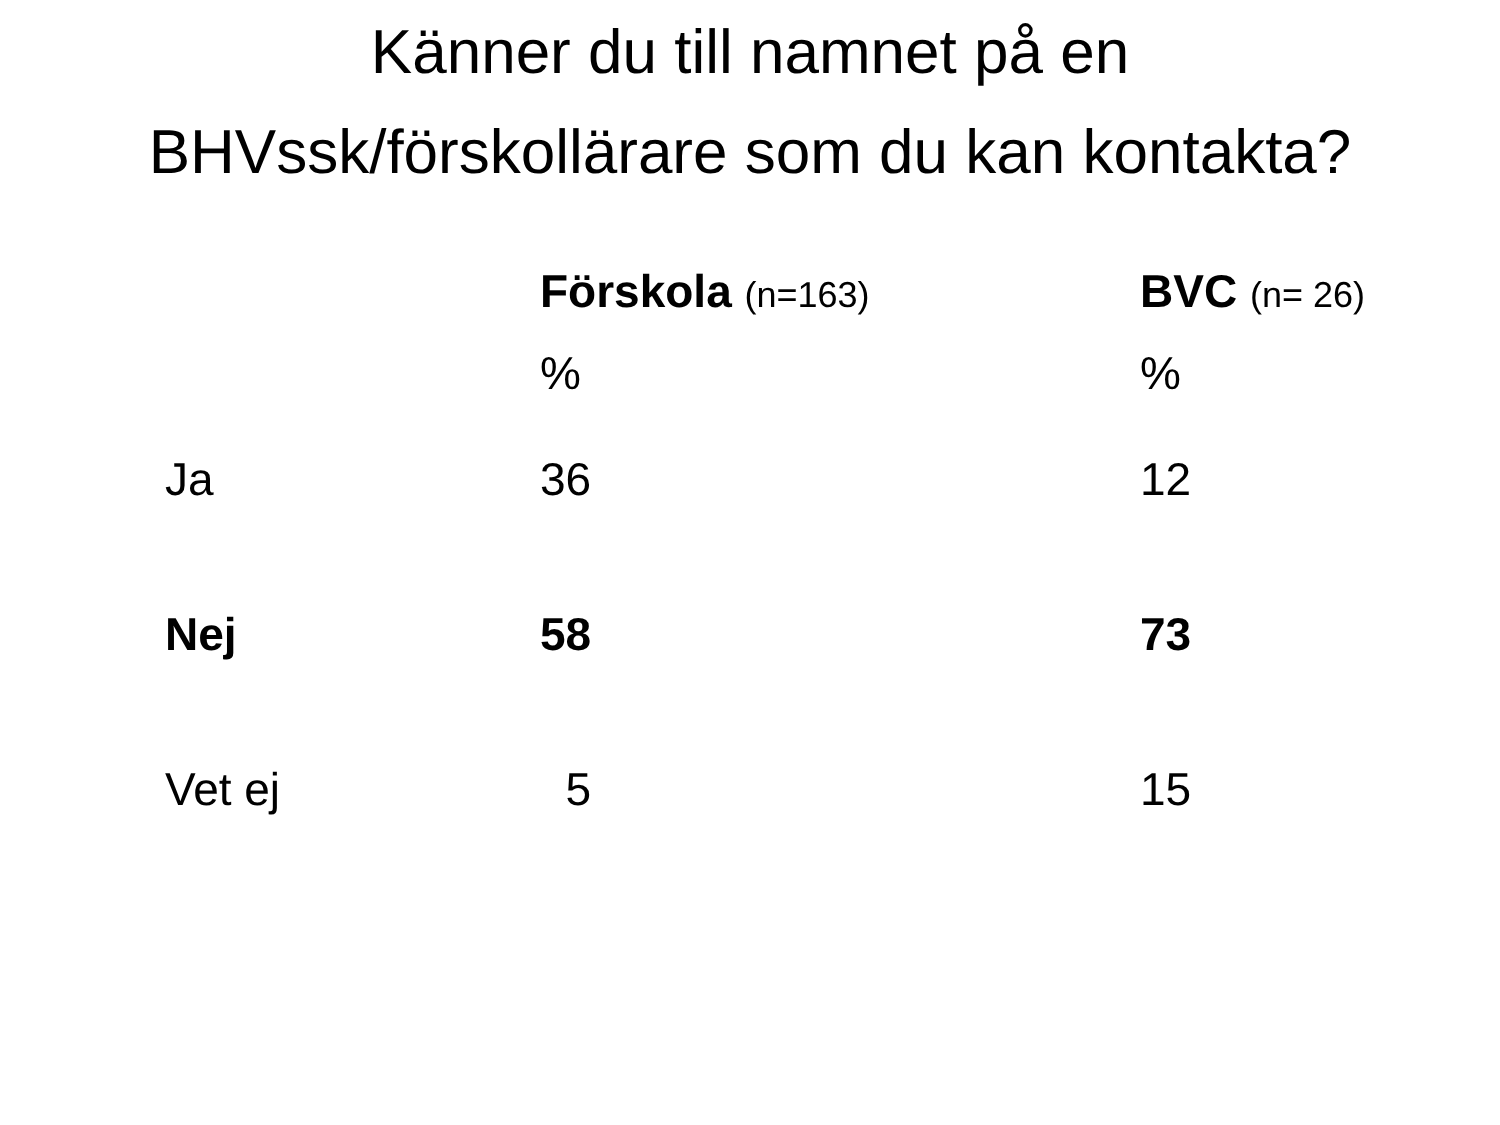Känner du till namnet på en
BHVssk/förskollärare som du kan kontakta?
| | Förskola (n=163) % | BVC (n= 26) % |
| --- | --- | --- |
| Ja | 36 | 12 |
| Nej | 58 | 73 |
| Vet ej | 5 | 15 |